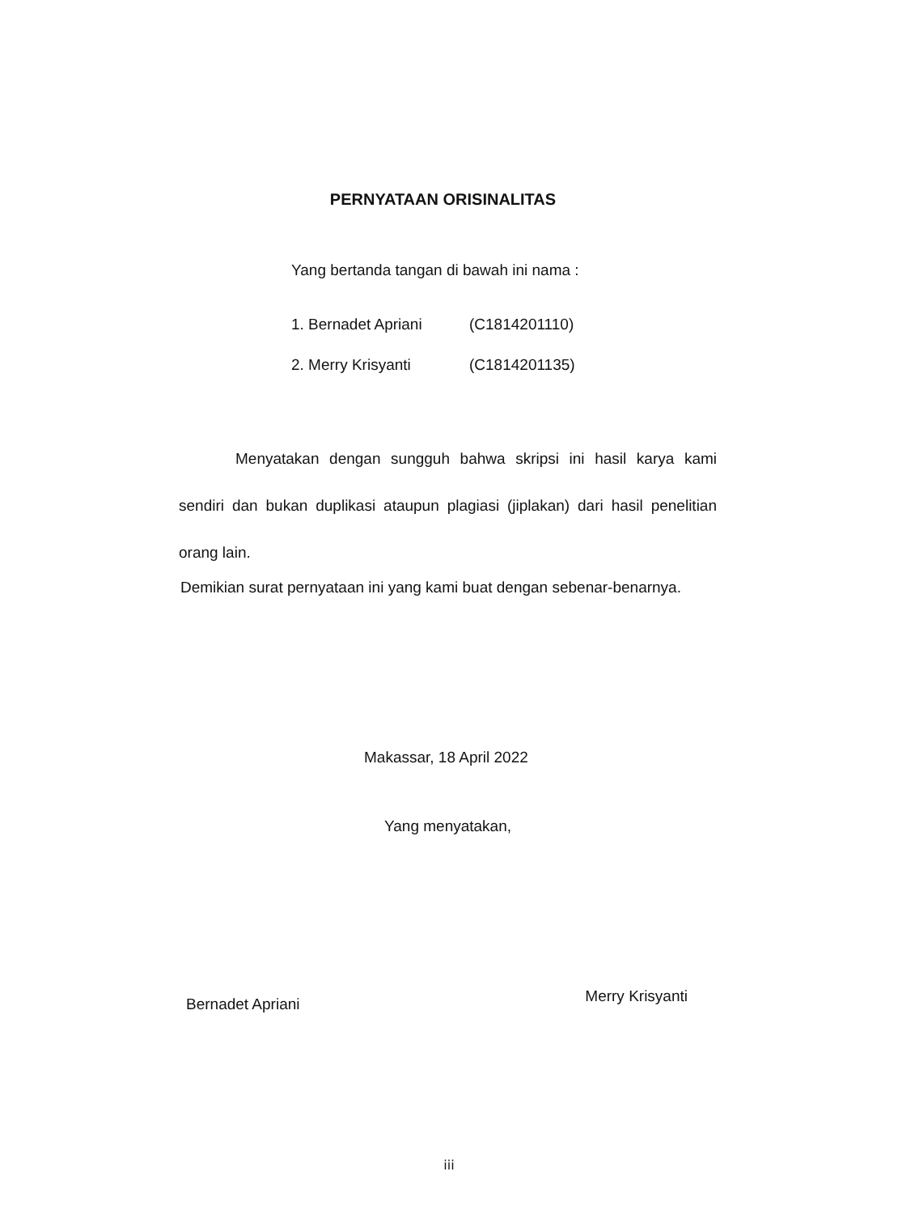PERNYATAAN ORISINALITAS
Yang bertanda tangan di bawah ini nama :
| 1. Bernadet Apriani | (C1814201110) |
| 2. Merry Krisyanti | (C1814201135) |
Menyatakan dengan sungguh bahwa skripsi ini hasil karya kami sendiri dan bukan duplikasi ataupun plagiasi (jiplakan) dari hasil penelitian orang lain.
Demikian surat pernyataan ini yang kami buat dengan sebenar-benarnya.
Makassar, 18 April 2022
Yang menyatakan,
Bernadet Apriani
Merry Krisyanti
iii